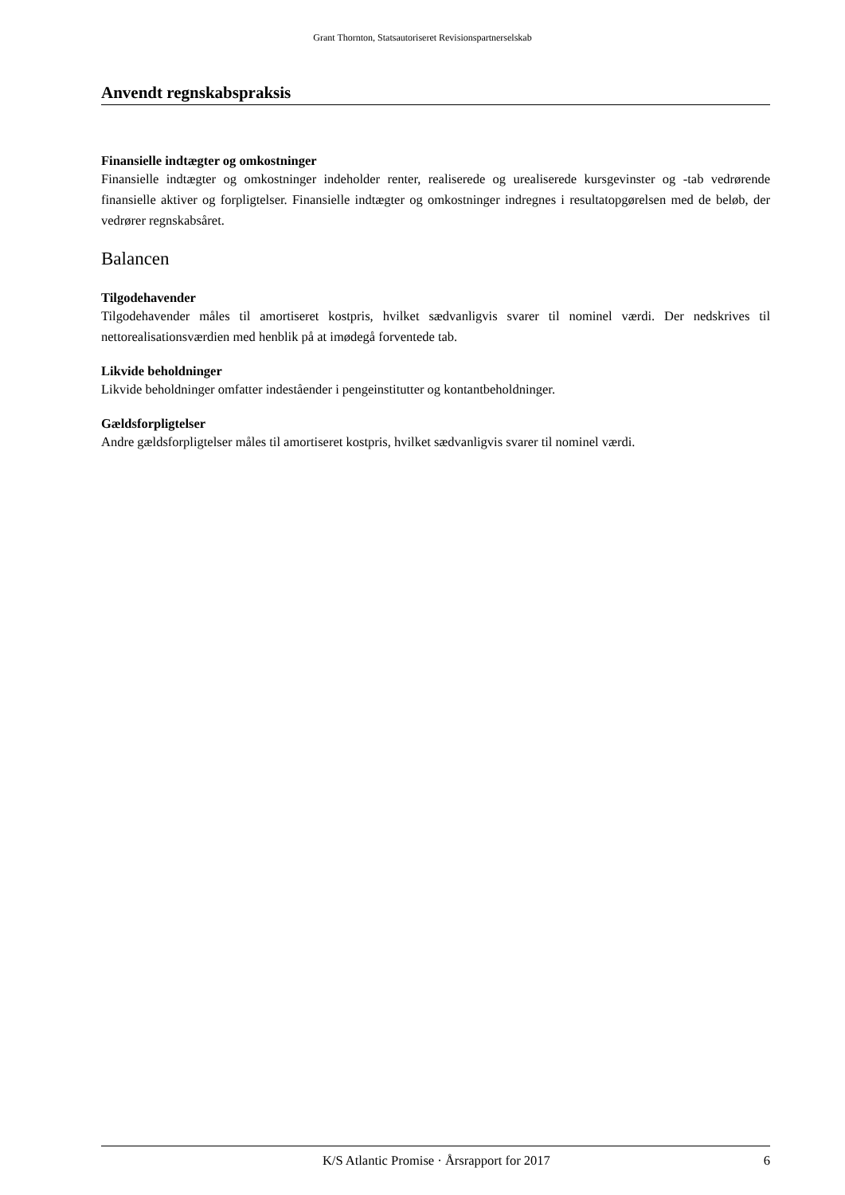Grant Thornton, Statsautoriseret Revisionspartnerselskab
Anvendt regnskabspraksis
Finansielle indtægter og omkostninger
Finansielle indtægter og omkostninger indeholder renter, realiserede og urealiserede kursgevinster og -tab vedrørende finansielle aktiver og forpligtelser. Finansielle indtægter og omkostninger indregnes i resultatopgørelsen med de beløb, der vedrører regnskabsåret.
Balancen
Tilgodehavender
Tilgodehavender måles til amortiseret kostpris, hvilket sædvanligvis svarer til nominel værdi. Der nedskrives til nettorealisationsværdien med henblik på at imødegå forventede tab.
Likvide beholdninger
Likvide beholdninger omfatter indeståender i pengeinstitutter og kontantbeholdninger.
Gældsforpligtelser
Andre gældsforpligtelser måles til amortiseret kostpris, hvilket sædvanligvis svarer til nominel værdi.
K/S Atlantic Promise · Årsrapport for 2017 6